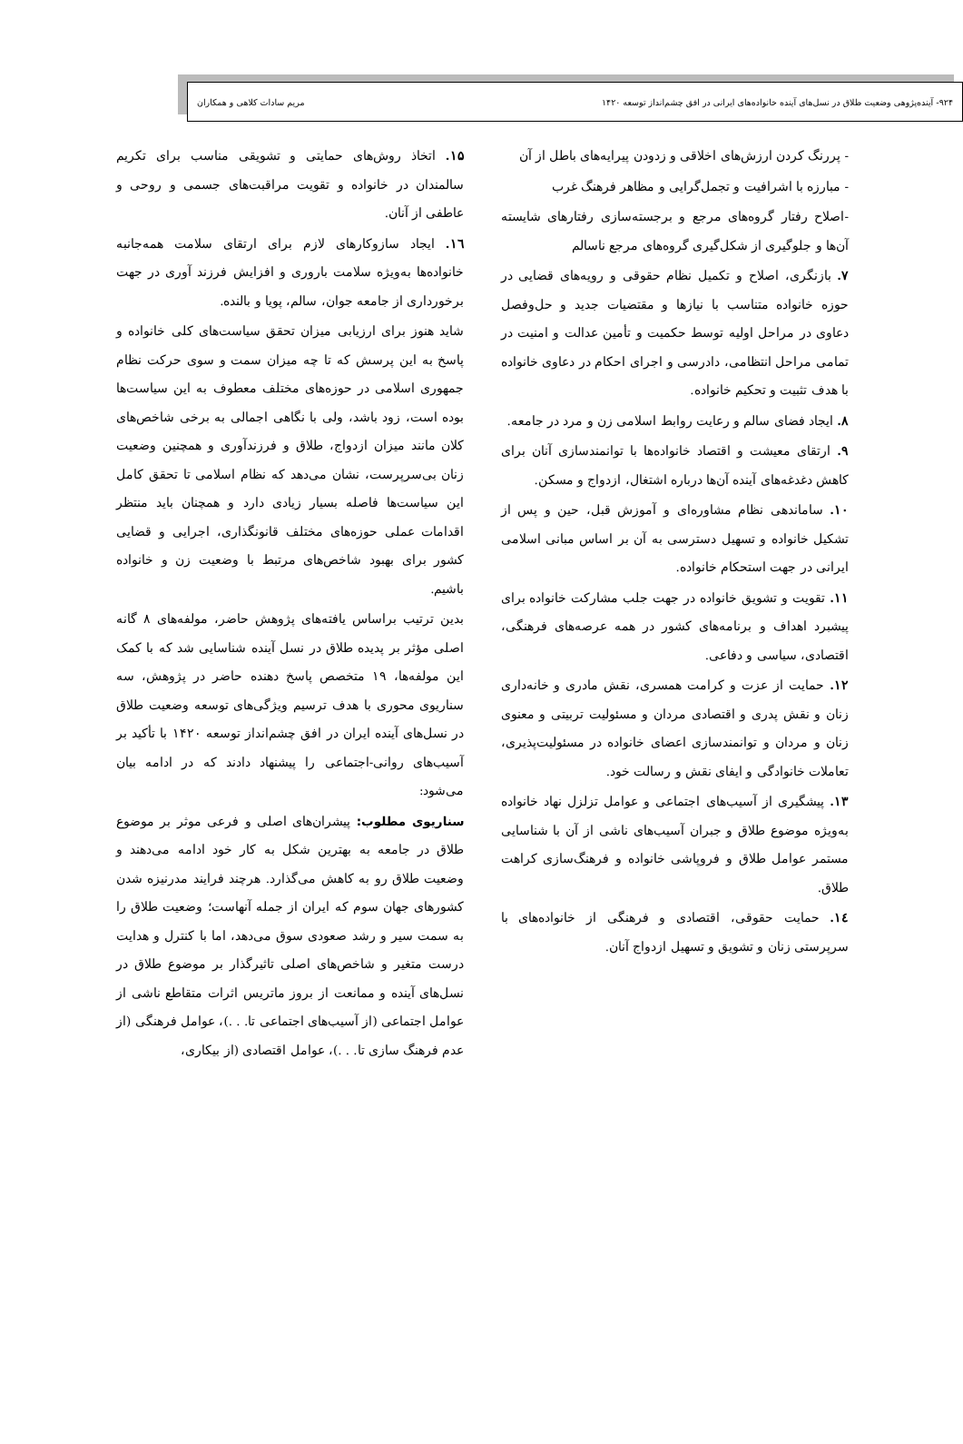۹۲۴- آینده‌پژوهی وضعیت طلاق در نسل‌های آینده خانواده‌های ایرانی در افق چشم‌انداز توسعه ۱۴۲۰ مریم سادات کلاهی و همکاران
- پررنگ کردن ارزش‌های اخلاقی و زدودن پیرایه‌های باطل از آن
- مبارزه با اشرافیت و تجمل‌گرایی و مظاهر فرهنگ غرب
-اصلاح رفتار گروه‌های مرجع و برجسته‌سازی رفتارهای شایسته آن‌ها و جلوگیری از شکل‌گیری گروه‌های مرجع ناسالم
۷. بازنگری، اصلاح و تکمیل نظام حقوقی و رویه‌های قضایی در حوزه خانواده متناسب با نیازها و مقتضیات جدید و حل‌وفصل دعاوی در مراحل اولیه توسط حکمیت و تأمین عدالت و امنیت در تمامی مراحل انتظامی، دادرسی و اجرای احکام در دعاوی خانواده با هدف تثبیت و تحکیم خانواده.
۸. ایجاد فضای سالم و رعایت روابط اسلامی زن و مرد در جامعه.
۹. ارتقای معیشت و اقتصاد خانواده‌ها با توانمندسازی آنان برای کاهش دغدغه‌های آینده آن‌ها درباره اشتغال، ازدواج و مسکن.
۱۰. ساماندهی نظام مشاوره‌ای و آموزش قبل، حین و پس از تشکیل خانواده و تسهیل دسترسی به آن بر اساس مبانی اسلامی ایرانی در جهت استحکام خانواده.
۱۱. تقویت و تشویق خانواده در جهت جلب مشارکت خانواده برای پیشبرد اهداف و برنامه‌های کشور در همه عرصه‌های فرهنگی، اقتصادی، سیاسی و دفاعی.
۱۲. حمایت از عزت و کرامت همسری، نقش مادری و خانه‌داری زنان و نقش پدری و اقتصادی مردان و مسئولیت تربیتی و معنوی زنان و مردان و توانمندسازی اعضای خانواده در مسئولیت‌پذیری، تعاملات خانوادگی و ایفای نقش و رسالت خود.
۱۳. پیشگیری از آسیب‌های اجتماعی و عوامل تزلزل نهاد خانواده به‌ویژه موضوع طلاق و جبران آسیب‌های ناشی از آن با شناسایی مستمر عوامل طلاق و فروپاشی خانواده و فرهنگ‌سازی کراهت طلاق.
۱٤. حمایت حقوقی، اقتصادی و فرهنگی از خانواده‌های با سرپرستی زنان و تشویق و تسهیل ازدواج آنان.
۱۵. اتخاذ روش‌های حمایتی و تشویقی مناسب برای تکریم سالمندان در خانواده و تقویت مراقبت‌های جسمی و روحی و عاطفی از آنان.
۱٦. ایجاد سازوکارهای لازم برای ارتقای سلامت همه‌جانبه خانواده‌ها به‌ویژه سلامت باروری و افزایش فرزند آوری در جهت برخورداری از جامعه جوان، سالم، پویا و بالنده.
شاید هنوز برای ارزیابی میزان تحقق سیاست‌های کلی خانواده و پاسخ به این پرسش که تا چه میزان سمت و سوی حرکت نظام جمهوری اسلامی در حوزه‌های مختلف معطوف به این سیاست‌ها بوده است، زود باشد، ولی با نگاهی اجمالی به برخی شاخص‌های کلان مانند میزان ازدواج، طلاق و فرزندآوری و همچنین وضعیت زنان بی‌سرپرست، نشان می‌دهد که نظام اسلامی تا تحقق کامل این سیاست‌ها فاصله بسیار زیادی دارد و همچنان باید منتظر اقدامات عملی حوزه‌های مختلف قانونگذاری، اجرایی و قضایی کشور برای بهبود شاخص‌های مرتبط با وضعیت زن و خانواده باشیم.
بدین ترتیب براساس یافته‌های پژوهش حاضر، مولفه‌های ۸ گانه اصلی مؤثر بر پدیده طلاق در نسل آینده شناسایی شد که با کمک این مولفه‌ها، ۱۹ متخصص پاسخ دهنده حاضر در پژوهش، سه سناریوی محوری با هدف ترسیم ویژگی‌های توسعه وضعیت طلاق در نسل‌های آینده ایران در افق چشم‌انداز توسعه ۱۴۲۰ با تأکید بر آسیب‌های روانی-اجتماعی را پیشنهاد دادند که در ادامه بیان می‌شود:
سناریوی مطلوب: پیشران‌های اصلی و فرعی موثر بر موضوع طلاق در جامعه به بهترین شکل به کار خود ادامه می‌دهند و وضعیت طلاق رو به کاهش می‌گذارد. هرچند فرایند مدرنیزه شدن کشورهای جهان سوم که ایران از جمله آنهاست؛ وضعیت طلاق را به سمت سیر و رشد صعودی سوق می‌دهد، اما با کنترل و هدایت درست متغیر و شاخص‌های اصلی تاثیرگذار بر موضوع طلاق در نسل‌های آینده و ممانعت از بروز ماتریس اثرات متقاطع ناشی از عوامل اجتماعی (از آسیب‌های اجتماعی تا. . .)، عوامل فرهنگی (از عدم فرهنگ سازی تا. . .)، عوامل اقتصادی (از بیکاری،